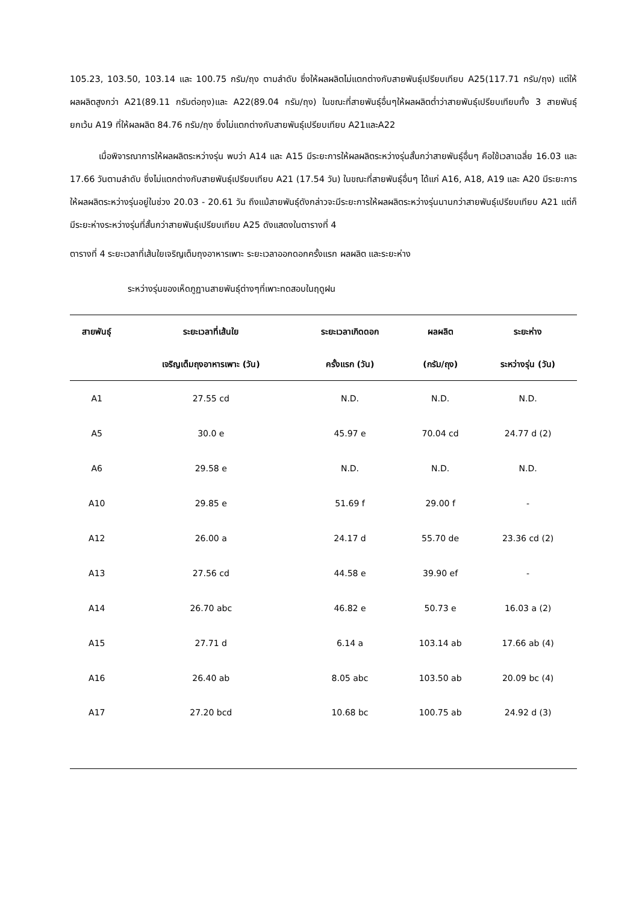105.23, 103.50, 103.14 และ 100.75 กรัม/ถุง ตามลำดับ ซึ่งให้ผลผลิตไม่แตกต่างกับสายพันธุ์เปรียบเทียบ A25(117.71 กรัม/ถุง) แต่ให้ผลผลิตสูงกว่า A21(89.11 กรัมต่อถุง)และ A22(89.04 กรัม/ถุง) ในขณะที่สายพันธุ์อื่นๆให้ผลผลิตต่ำว่าสายพันธุ์เปรียบเทียบทั้ง 3 สายพันธุ์ ยกเว้น A19 ที่ให้ผลผลิต 84.76 กรัม/ถุง ซึ่งไม่แตกต่างกับสายพันธุ์เปรียบเทียบ A21และA22
เมื่อพิจารณาการให้ผลผลิตระหว่างรุ่น พบว่า A14 และ A15 มีระยะการให้ผลผลิตระหว่างรุ่นสั้นกว่าสายพันธุ์อื่นๆ คือใช้เวลาเฉลี่ย 16.03 และ 17.66 วันตามลำดับ ซึ่งไม่แตกต่างกับสายพันธุ์เปรียบเทียบ A21 (17.54 วัน) ในขณะที่สายพันธุ์อื่นๆ ได้แก่ A16, A18, A19 และ A20 มีระยะการให้ผลผลิตระหว่างรุ่นอยู่ในช่วง 20.03 - 20.61 วัน ถึงแม้สายพันธุ์ดังกล่าวจะมีระยะการให้ผลผลิตระหว่างรุ่นนานกว่าสายพันธุ์เปรียบเทียบ A21 แต่ก็มีระยะห่างระหว่างรุ่นที่สั้นกว่าสายพันธุ์เปรียบเทียบ A25 ดังแสดงในตารางที่ 4
ตารางที่ 4 ระยะเวลาที่เส้นใยเจริญเต็มถุงอาหารเพาะ ระยะเวลาออกดอกครั้งแรก ผลผลิต และระยะห่าง
ระหว่างรุ่นของเห็ดภูฏานสายพันธุ์ต่างๆที่เพาะทดสอบในฤดูฝน
| สายพันธุ์ | ระยะเวลาที่เส้นใย | ระยะเวลาเกิดดอก | ผลผลิต | ระยะห่าง |
| --- | --- | --- | --- | --- |
| | เจริญเต็มถุงอาหารเพาะ (วัน) | ครั้งแรก (วัน) | (กรัม/ถุง) | ระหว่างรุ่น (วัน) |
| A1 | 27.55 cd | N.D. | N.D. | N.D. |
| A5 | 30.0 e | 45.97 e | 70.04 cd | 24.77 d (2) |
| A6 | 29.58 e | N.D. | N.D. | N.D. |
| A10 | 29.85 e | 51.69 f | 29.00 f | - |
| A12 | 26.00 a | 24.17 d | 55.70 de | 23.36 cd (2) |
| A13 | 27.56 cd | 44.58 e | 39.90 ef | - |
| A14 | 26.70 abc | 46.82 e | 50.73 e | 16.03 a (2) |
| A15 | 27.71 d | 6.14 a | 103.14 ab | 17.66 ab (4) |
| A16 | 26.40 ab | 8.05 abc | 103.50 ab | 20.09 bc (4) |
| A17 | 27.20 bcd | 10.68 bc | 100.75 ab | 24.92 d (3) |